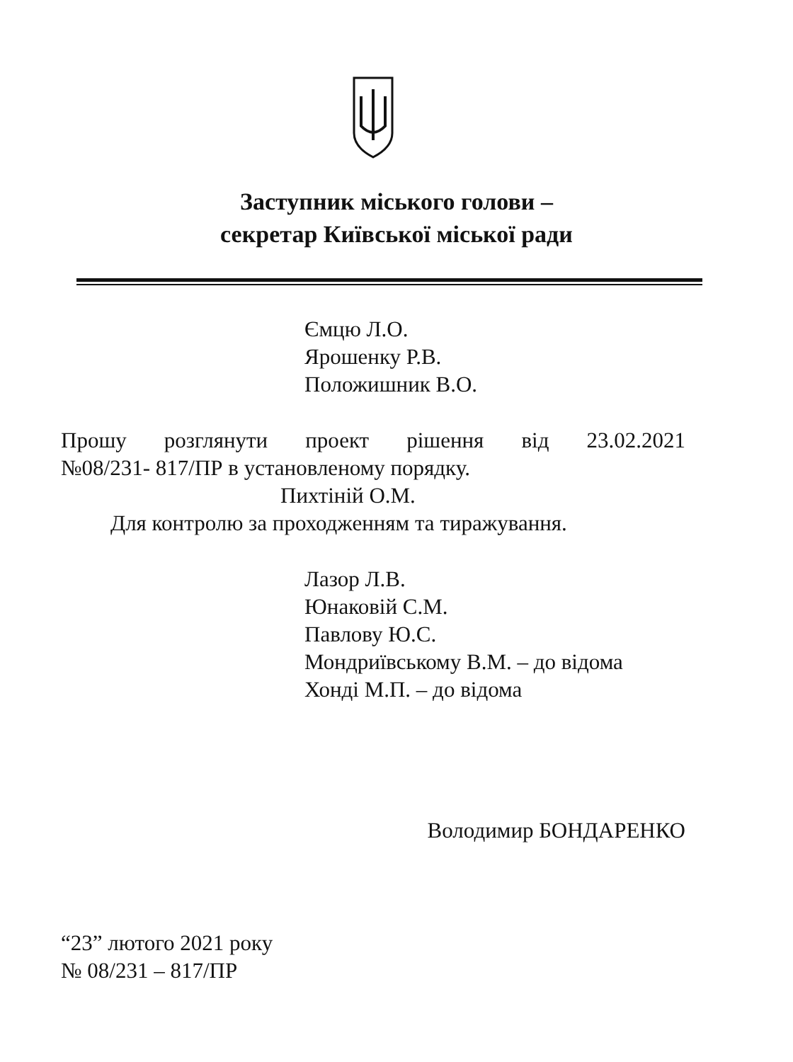Заступник міського голови –
секретар Київської міської ради
Ємцю Л.О.
Ярошенку Р.В.
Положишник В.О.
Прошу розглянути проект рішення від 23.02.2021
№08/231- 817/ПР в установленому порядку.
Пихтіній О.М.
Для контролю за проходженням та тиражування.
Лазор Л.В.
Юнаковій С.М.
Павлову Ю.С.
Мондриївському В.М. – до відома
Хонді М.П. – до відома
Володимир БОНДАРЕНКО
“23” лютого 2021 року
№ 08/231 – 817/ПР